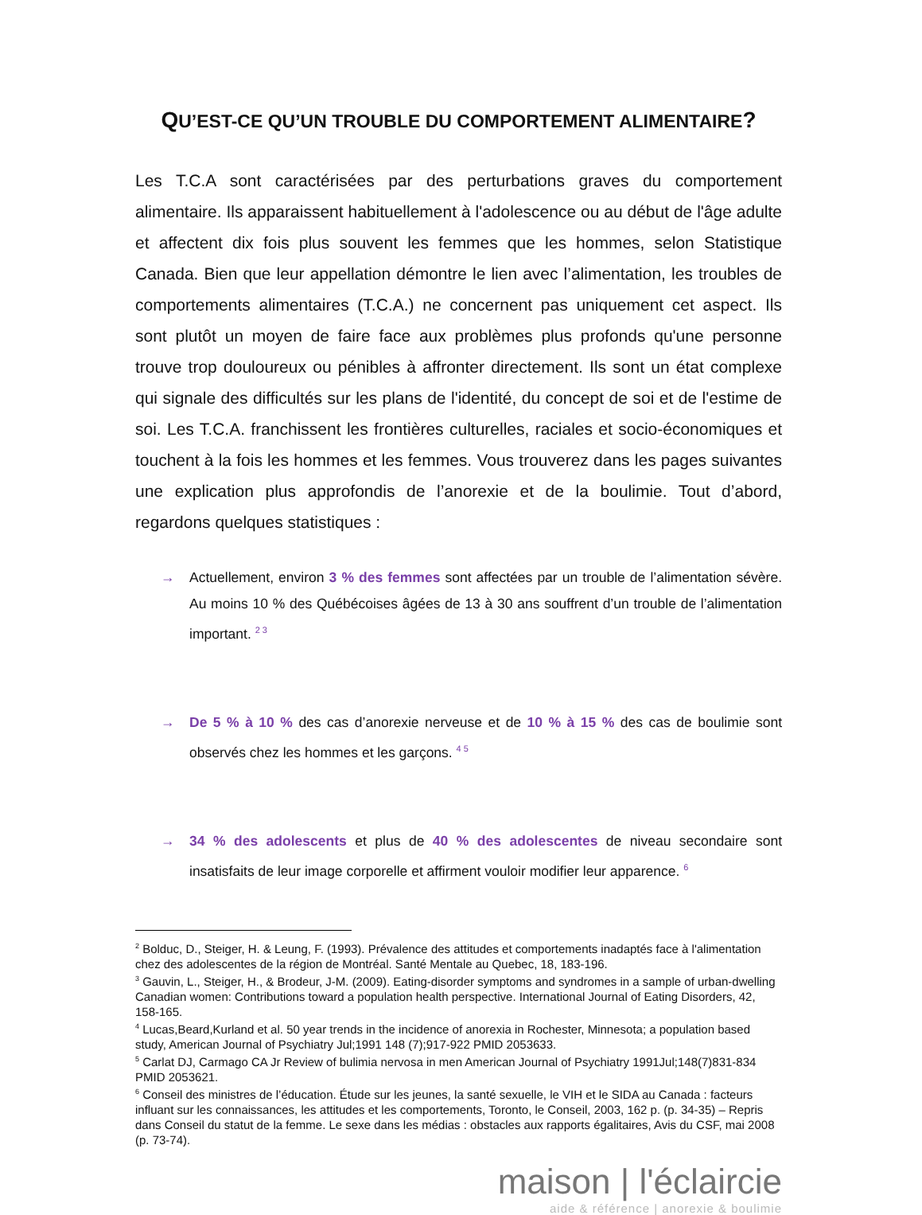QU’EST-CE QU’UN TROUBLE DU COMPORTEMENT ALIMENTAIRE?
Les T.C.A sont caractérisées par des perturbations graves du comportement alimentaire. Ils apparaissent habituellement à l'adolescence ou au début de l'âge adulte et affectent dix fois plus souvent les femmes que les hommes, selon Statistique Canada. Bien que leur appellation démontre le lien avec l’alimentation, les troubles de comportements alimentaires (T.C.A.) ne concernent pas uniquement cet aspect. Ils sont plutôt un moyen de faire face aux problèmes plus profonds qu'une personne trouve trop douloureux ou pénibles à affronter directement. Ils sont un état complexe qui signale des difficultés sur les plans de l'identité, du concept de soi et de l'estime de soi. Les T.C.A. franchissent les frontières culturelles, raciales et socio-économiques et touchent à la fois les hommes et les femmes. Vous trouverez dans les pages suivantes une explication plus approfondis de l’anorexie et de la boulimie. Tout d’abord, regardons quelques statistiques :
→ Actuellement, environ 3 % des femmes sont affectées par un trouble de l’alimentation sévère. Au moins 10 % des Québécoises âgées de 13 à 30 ans souffrent d’un trouble de l’alimentation important. <sup>2 3</sup>
→ De 5 % à 10 % des cas d’anorexie nerveuse et de 10 % à 15 % des cas de boulimie sont observés chez les hommes et les garçons. <sup>4 5</sup>
→ 34 % des adolescents et plus de 40 % des adolescentes de niveau secondaire sont insatisfaits de leur image corporelle et affirment vouloir modifier leur apparence. <sup>6</sup>
<sup>2</sup> Bolduc, D., Steiger, H. & Leung, F. (1993). Prévalence des attitudes et comportements inadaptés face à l'alimentation chez des adolescentes de la région de Montréal. Santé Mentale au Quebec, 18, 183-196.
<sup>3</sup> Gauvin, L., Steiger, H., & Brodeur, J-M. (2009). Eating-disorder symptoms and syndromes in a sample of urban-dwelling Canadian women: Contributions toward a population health perspective. International Journal of Eating Disorders, 42, 158-165.
<sup>4</sup> Lucas,Beard,Kurland et al. 50 year trends in the incidence of anorexia in Rochester, Minnesota; a population based study, American Journal of Psychiatry Jul;1991 148 (7);917-922 PMID 2053633.
<sup>5</sup> Carlat DJ, Carmago CA Jr Review of bulimia nervosa in men American Journal of Psychiatry 1991Jul;148(7)831-834 PMID 2053621.
<sup>6</sup> Conseil des ministres de l’éducation. Étude sur les jeunes, la santé sexuelle, le VIH et le SIDA au Canada : facteurs influant sur les connaissances, les attitudes et les comportements, Toronto, le Conseil, 2003, 162 p. (p. 34-35) – Repris dans Conseil du statut de la femme. Le sexe dans les médias : obstacles aux rapports égalitaires, Avis du CSF, mai 2008 (p. 73-74).
maison | l'éclaircie
aide & référence | anorexie & boulimie